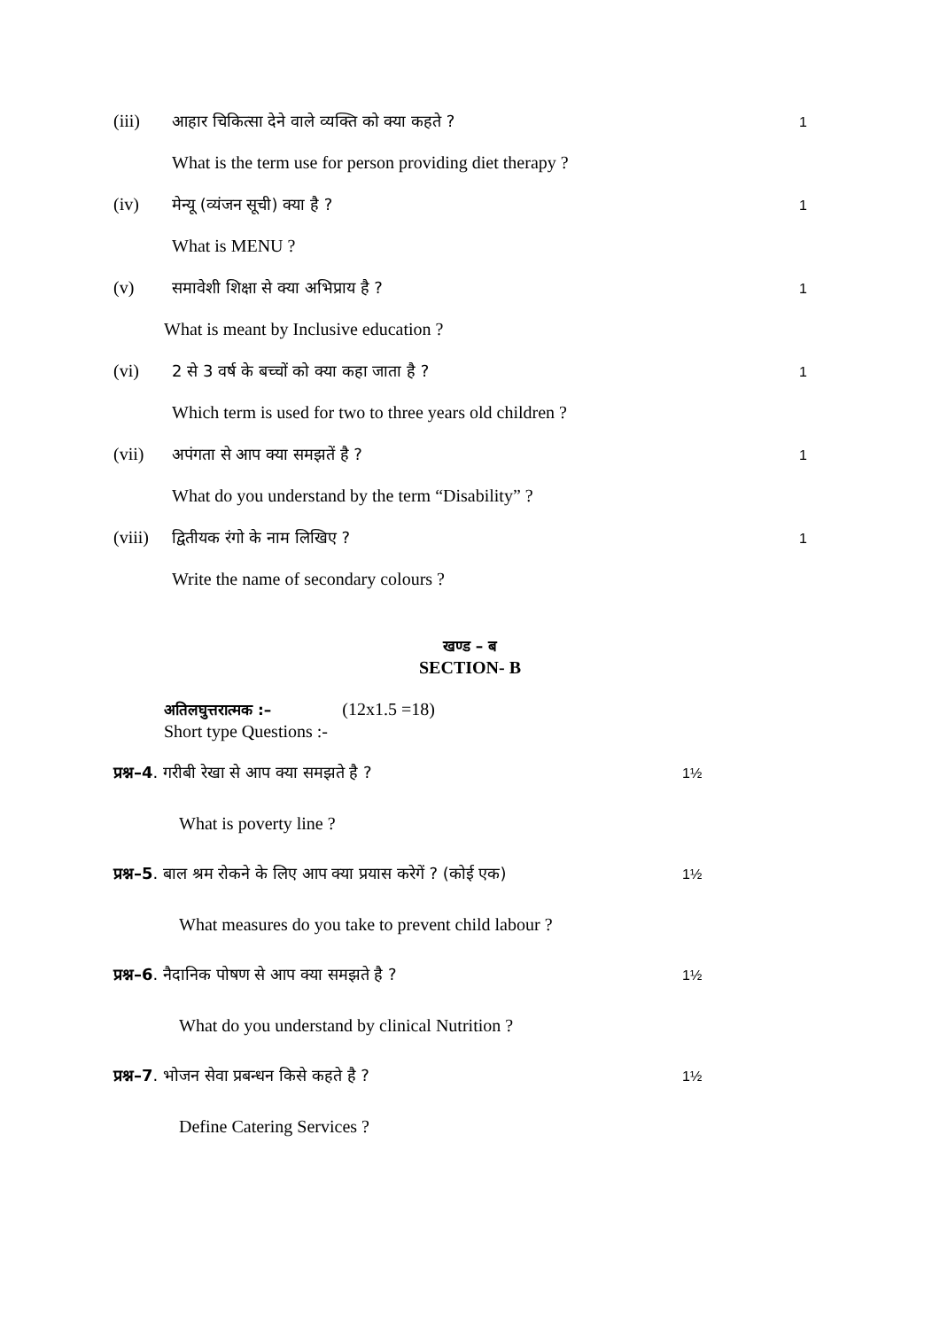(iii) आहार चिकित्सा देने वाले व्यक्ति को क्या कहते ? 1
What is the term use for person providing diet therapy ?
(iv) मेन्यू (व्यंजन सूची) क्या है ? 1
What is MENU ?
(v) समावेशी शिक्षा से क्या अभिप्राय है ? 1
What is meant by Inclusive education ?
(vi) 2 से 3 वर्ष के बच्चों को क्या कहा जाता है ? 1
Which term is used for two to three years old children ?
(vii) अपंगता से आप क्या समझतें है ? 1
What do you understand by the term “Disability” ?
(viii) द्वितीयक रंगो के नाम लिखिए ? 1
Write the name of secondary colours ?
खण्ड – ब
SECTION- B
अतिलघुत्तरात्मक :– (12x1.5 =18)
Short type Questions :-
प्रश्न–4. गरीबी रेखा से आप क्या समझते है ? 1½
What is poverty line ?
प्रश्न–5. बाल श्रम रोकने के लिए आप क्या प्रयास करेगें ? (कोई एक) 1½
What measures do you take to prevent child labour ?
प्रश्न–6. नैदानिक पोषण से आप क्या समझते है ? 1½
What do you understand by clinical Nutrition ?
प्रश्न–7. भोजन सेवा प्रबन्धन किसे कहते है ? 1½
Define Catering Services ?